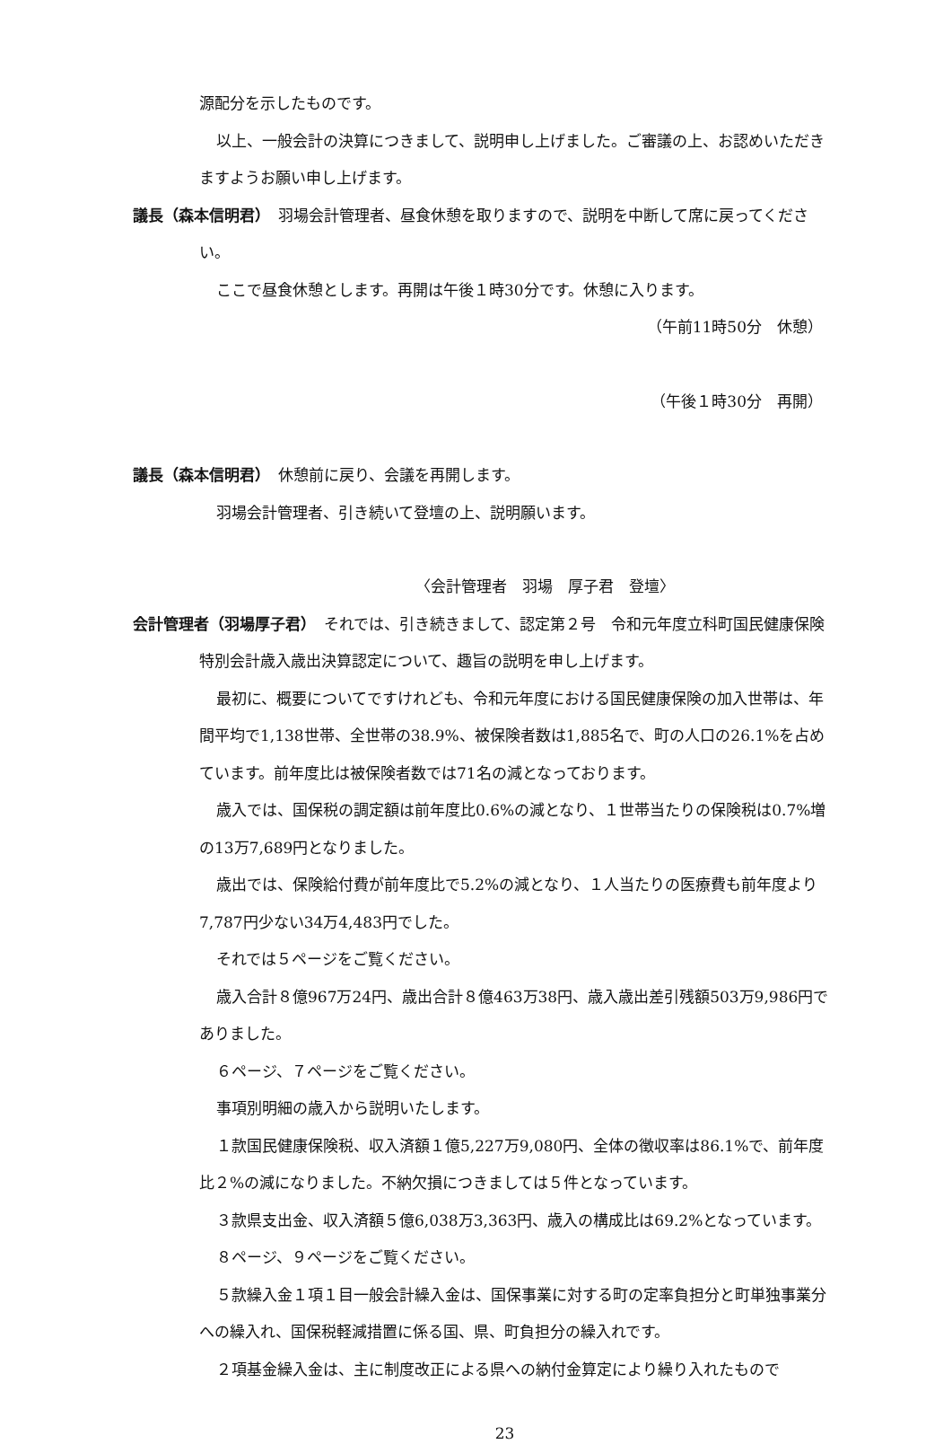源配分を示したものです。
以上、一般会計の決算につきまして、説明申し上げました。ご審議の上、お認めいただきますようお願い申し上げます。
議長（森本信明君）　羽場会計管理者、昼食休憩を取りますので、説明を中断して席に戻ってください。
ここで昼食休憩とします。再開は午後１時30分です。休憩に入ります。
（午前11時50分　休憩）
（午後１時30分　再開）
議長（森本信明君）　休憩前に戻り、会議を再開します。
羽場会計管理者、引き続いて登壇の上、説明願います。
〈会計管理者　羽場　厚子君　登壇〉
会計管理者（羽場厚子君）　それでは、引き続きまして、認定第２号　令和元年度立科町国民健康保険特別会計歳入歳出決算認定について、趣旨の説明を申し上げます。
最初に、概要についてですけれども、令和元年度における国民健康保険の加入世帯は、年間平均で1,138世帯、全世帯の38.9%、被保険者数は1,885名で、町の人口の26.1%を占めています。前年度比は被保険者数では71名の減となっております。
歳入では、国保税の調定額は前年度比0.6%の減となり、１世帯当たりの保険税は0.7%増の13万7,689円となりました。
歳出では、保険給付費が前年度比で5.2%の減となり、１人当たりの医療費も前年度より7,787円少ない34万4,483円でした。
それでは５ページをご覧ください。
歳入合計８億967万24円、歳出合計８億463万38円、歳入歳出差引残額503万9,986円でありました。
６ページ、７ページをご覧ください。
事項別明細の歳入から説明いたします。
１款国民健康保険税、収入済額１億5,227万9,080円、全体の徴収率は86.1%で、前年度比２%の減になりました。不納欠損につきましては５件となっています。
３款県支出金、収入済額５億6,038万3,363円、歳入の構成比は69.2%となっています。
８ページ、９ページをご覧ください。
５款繰入金１項１目一般会計繰入金は、国保事業に対する町の定率負担分と町単独事業分への繰入れ、国保税軽減措置に係る国、県、町負担分の繰入れです。
２項基金繰入金は、主に制度改正による県への納付金算定により繰り入れたもので
23